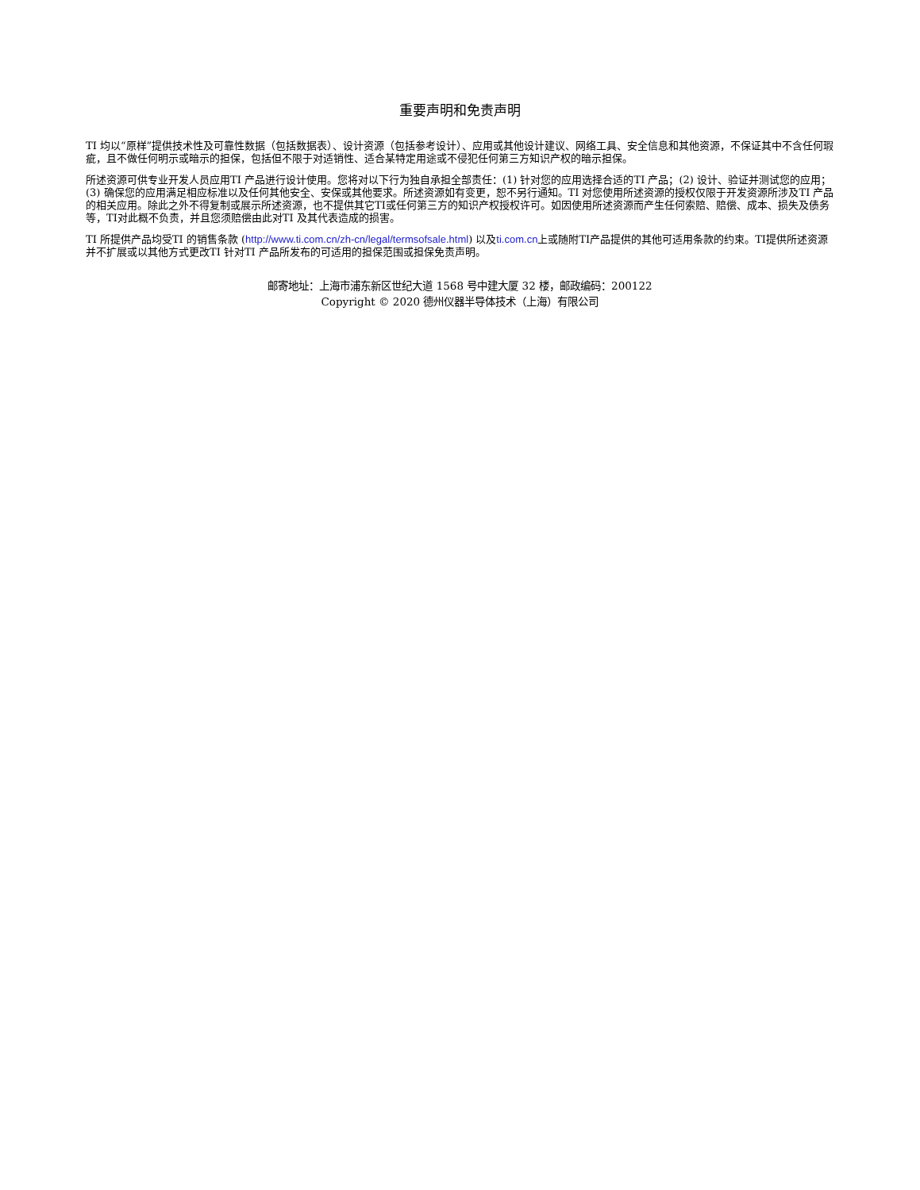重要声明和免责声明
TI 均以“原样”提供技术性及可靠性数据（包括数据表）、设计资源（包括参考设计）、应用或其他设计建议、网络工具、安全信息和其他资源，不保证其中不含任何瑕疵，且不做任何明示或暗示的担保，包括但不限于对适销性、适合某特定用途或不侵犯任何第三方知识产权的暗示担保。
所述资源可供专业开发人员应用TI 产品进行设计使用。您将对以下行为独自承担全部责任：(1) 针对您的应用选择合适的TI 产品；(2) 设计、验证并测试您的应用；(3) 确保您的应用满足相应标准以及任何其他安全、安保或其他要求。所述资源如有变更，恕不另行通知。TI 对您使用所述资源的授权仅限于开发资源所涉及TI 产品的相关应用。除此之外不得复制或展示所述资源，也不提供其它TI或任何第三方的知识产权授权许可。如因使用所述资源而产生任何索赔、赔偿、成本、损失及债务等，TI对此概不负责，并且您须赔偿由此对TI 及其代表造成的损害。
TI 所提供产品均受TI 的销售条款 (http://www.ti.com.cn/zh-cn/legal/termsofsale.html) 以及ti.com.cn上或随附TI产品提供的其他可适用条款的约束。TI提供所述资源并不扩展或以其他方式更改TI 针对TI 产品所发布的可适用的担保范围或担保免责声明。
邮寄地址：上海市浦东新区世纪大道 1568 号中建大厦 32 楼，邮政编码：200122
Copyright © 2020 德州仪器半导体技术（上海）有限公司